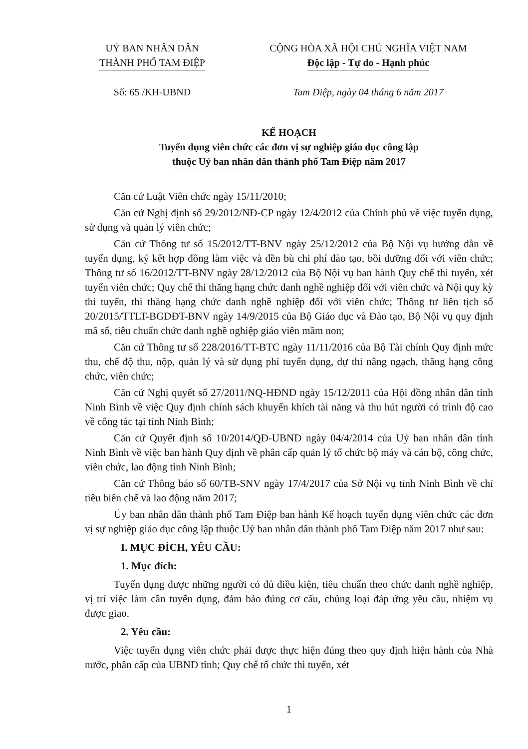UỶ BAN NHÂN DÂN
THÀNH PHỐ TAM ĐIỆP
Số: 65 /KH-UBND
CỘNG HÒA XÃ HỘI CHỦ NGHĨA VIỆT NAM
Độc lập - Tự do - Hạnh phúc
Tam Điệp, ngày 04 tháng 6 năm 2017
KẾ HOẠCH
Tuyển dụng viên chức các đơn vị sự nghiệp giáo dục công lập
thuộc Uỷ ban nhân dân thành phố Tam Điệp năm 2017
Căn cứ Luật Viên chức ngày 15/11/2010;
Căn cứ Nghị định số 29/2012/NĐ-CP ngày 12/4/2012 của Chính phủ về việc tuyển dụng, sử dụng và quản lý viên chức;
Căn cứ Thông tư số 15/2012/TT-BNV ngày 25/12/2012 của Bộ Nội vụ hướng dẫn về tuyển dụng, ký kết hợp đồng làm việc và đền bù chi phí đào tạo, bồi dưỡng đối với viên chức; Thông tư số 16/2012/TT-BNV ngày 28/12/2012 của Bộ Nội vụ ban hành Quy chế thi tuyển, xét tuyển viên chức; Quy chế thi thăng hạng chức danh nghề nghiệp đối với viên chức và Nội quy kỳ thi tuyển, thi thăng hạng chức danh nghề nghiệp đối với viên chức; Thông tư liên tịch số 20/2015/TTLT-BGDĐT-BNV ngày 14/9/2015 của Bộ Giáo dục và Đào tạo, Bộ Nội vụ quy định mã số, tiêu chuẩn chức danh nghề nghiệp giáo viên mầm non;
Căn cứ Thông tư số 228/2016/TT-BTC ngày 11/11/2016 của Bộ Tài chính Quy định mức thu, chế độ thu, nộp, quản lý và sử dụng phí tuyển dụng, dự thi nâng ngạch, thăng hạng công chức, viên chức;
Căn cứ Nghị quyết số 27/2011/NQ-HĐND ngày 15/12/2011 của Hội đồng nhân dân tỉnh Ninh Bình về việc Quy định chính sách khuyến khích tài năng và thu hút người có trình độ cao về công tác tại tỉnh Ninh Bình;
Căn cứ Quyết định số 10/2014/QĐ-UBND ngày 04/4/2014 của Uỷ ban nhân dân tỉnh Ninh Bình về việc ban hành Quy định về phân cấp quản lý tổ chức bộ máy và cán bộ, công chức, viên chức, lao động tỉnh Ninh Bình;
Căn cứ Thông báo số 60/TB-SNV ngày 17/4/2017 của Sở Nội vụ tỉnh Ninh Bình về chỉ tiêu biên chế và lao động năm 2017;
Ủy ban nhân dân thành phố Tam Điệp ban hành Kế hoạch tuyển dụng viên chức các đơn vị sự nghiệp giáo dục công lập thuộc Uỷ ban nhân dân thành phố Tam Điệp năm 2017 như sau:
I. MỤC ĐÍCH, YÊU CẦU:
1. Mục đích:
Tuyển dụng được những người có đủ điều kiện, tiêu chuẩn theo chức danh nghề nghiệp, vị trí việc làm cần tuyển dụng, đảm bảo đúng cơ cấu, chủng loại đáp ứng yêu cầu, nhiệm vụ được giao.
2. Yêu cầu:
Việc tuyển dụng viên chức phải được thực hiện đúng theo quy định hiện hành của Nhà nước, phân cấp của UBND tỉnh; Quy chế tổ chức thi tuyển, xét
1